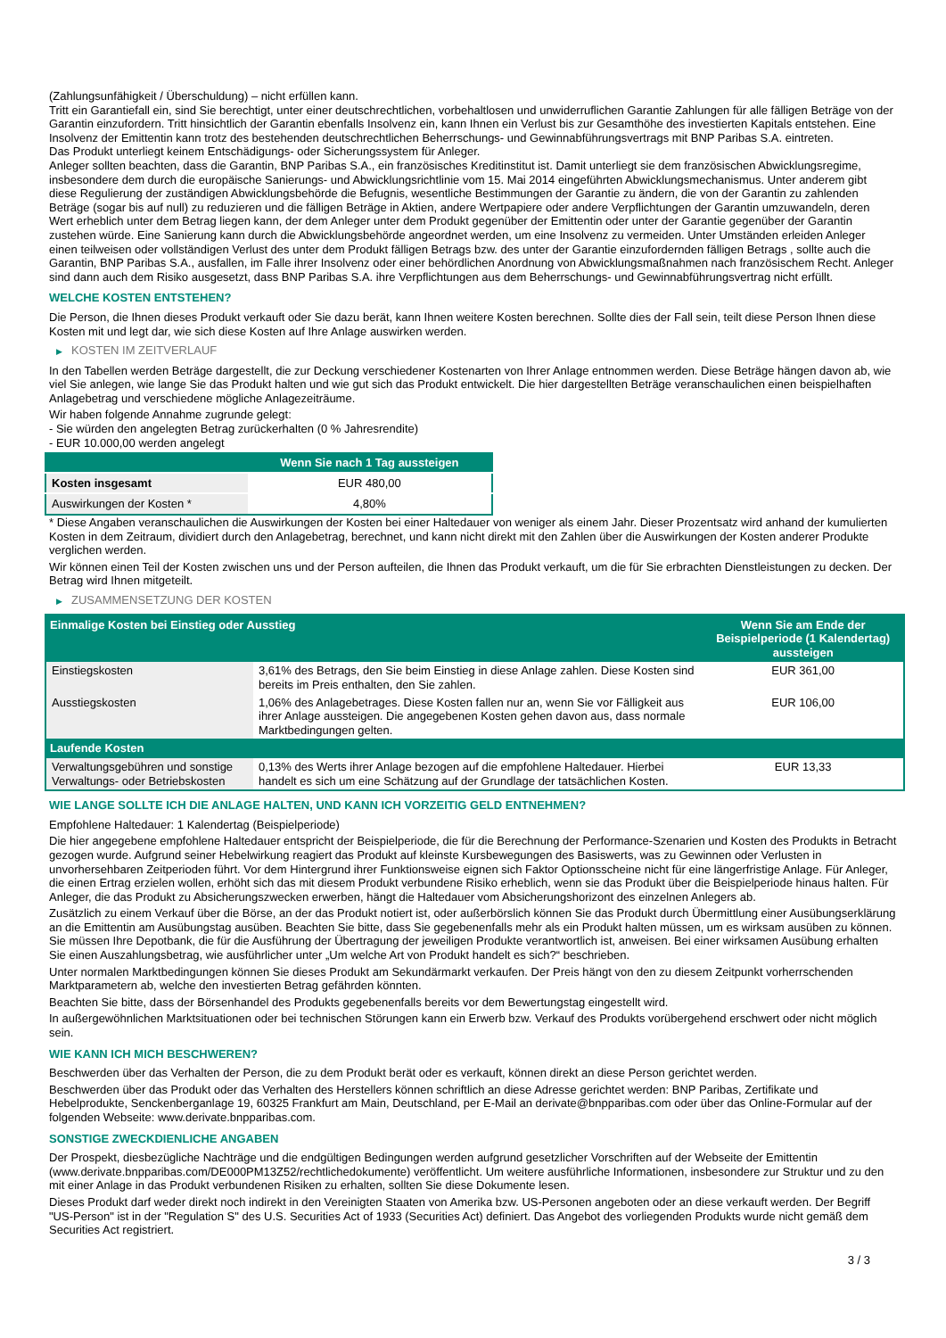(Zahlungsunfähigkeit / Überschuldung) – nicht erfüllen kann.
Tritt ein Garantiefall ein, sind Sie berechtigt, unter einer deutschrechtlichen, vorbehaltlosen und unwiderruflichen Garantie Zahlungen für alle fälligen Beträge von der Garantin einzufordern. Tritt hinsichtlich der Garantin ebenfalls Insolvenz ein, kann Ihnen ein Verlust bis zur Gesamthöhe des investierten Kapitals entstehen. Eine Insolvenz der Emittentin kann trotz des bestehenden deutschrechtlichen Beherrschungs- und Gewinnabführungsvertrags mit BNP Paribas S.A. eintreten.
Das Produkt unterliegt keinem Entschädigungs- oder Sicherungssystem für Anleger.
Anleger sollten beachten, dass die Garantin, BNP Paribas S.A., ein französisches Kreditinstitut ist. Damit unterliegt sie dem französischen Abwicklungsregime, insbesondere dem durch die europäische Sanierungs- und Abwicklungsrichtlinie vom 15. Mai 2014 eingeführten Abwicklungsmechanismus. Unter anderem gibt diese Regulierung der zuständigen Abwicklungsbehörde die Befugnis, wesentliche Bestimmungen der Garantie zu ändern, die von der Garantin zu zahlenden Beträge (sogar bis auf null) zu reduzieren und die fälligen Beträge in Aktien, andere Wertpapiere oder andere Verpflichtungen der Garantin umzuwandeln, deren Wert erheblich unter dem Betrag liegen kann, der dem Anleger unter dem Produkt gegenüber der Emittentin oder unter der Garantie gegenüber der Garantin zustehen würde. Eine Sanierung kann durch die Abwicklungsbehörde angeordnet werden, um eine Insolvenz zu vermeiden. Unter Umständen erleiden Anleger einen teilweisen oder vollständigen Verlust des unter dem Produkt fälligen Betrags bzw. des unter der Garantie einzufordernden fälligen Betrags , sollte auch die Garantin, BNP Paribas S.A., ausfallen, im Falle ihrer Insolvenz oder einer behördlichen Anordnung von Abwicklungsmaßnahmen nach französischem Recht. Anleger sind dann auch dem Risiko ausgesetzt, dass BNP Paribas S.A. ihre Verpflichtungen aus dem Beherrschungs- und Gewinnabführungsvertrag nicht erfüllt.
WELCHE KOSTEN ENTSTEHEN?
Die Person, die Ihnen dieses Produkt verkauft oder Sie dazu berät, kann Ihnen weitere Kosten berechnen. Sollte dies der Fall sein, teilt diese Person Ihnen diese Kosten mit und legt dar, wie sich diese Kosten auf Ihre Anlage auswirken werden.
▶ KOSTEN IM ZEITVERLAUF
In den Tabellen werden Beträge dargestellt, die zur Deckung verschiedener Kostenarten von Ihrer Anlage entnommen werden. Diese Beträge hängen davon ab, wie viel Sie anlegen, wie lange Sie das Produkt halten und wie gut sich das Produkt entwickelt. Die hier dargestellten Beträge veranschaulichen einen beispielhaften Anlagebetrag und verschiedene mögliche Anlagezeiträume.
Wir haben folgende Annahme zugrunde gelegt:
- Sie würden den angelegten Betrag zurückerhalten (0 % Jahresrendite)
- EUR 10.000,00 werden angelegt
| | Wenn Sie nach 1 Tag aussteigen |
| --- | --- |
| Kosten insgesamt | EUR 480,00 |
| Auswirkungen der Kosten * | 4,80% |
* Diese Angaben veranschaulichen die Auswirkungen der Kosten bei einer Haltedauer von weniger als einem Jahr. Dieser Prozentsatz wird anhand der kumulierten Kosten in dem Zeitraum, dividiert durch den Anlagebetrag, berechnet, und kann nicht direkt mit den Zahlen über die Auswirkungen der Kosten anderer Produkte verglichen werden.
Wir können einen Teil der Kosten zwischen uns und der Person aufteilen, die Ihnen das Produkt verkauft, um die für Sie erbrachten Dienstleistungen zu decken. Der Betrag wird Ihnen mitgeteilt.
▶ ZUSAMMENSETZUNG DER KOSTEN
| Einmalige Kosten bei Einstieg oder Ausstieg | | Wenn Sie am Ende der Beispielperiode (1 Kalendertag) aussteigen |
| --- | --- | --- |
| Einstiegskosten | 3,61% des Betrags, den Sie beim Einstieg in diese Anlage zahlen. Diese Kosten sind bereits im Preis enthalten, den Sie zahlen. | EUR 361,00 |
| Ausstiegskosten | 1,06% des Anlagebetrages. Diese Kosten fallen nur an, wenn Sie vor Fälligkeit aus ihrer Anlage aussteigen. Die angegebenen Kosten gehen davon aus, dass normale Marktbedingungen gelten. | EUR 106,00 |
| Laufende Kosten | | |
| Verwaltungsgebühren und sonstige Verwaltungs- oder Betriebskosten | 0,13% des Werts ihrer Anlage bezogen auf die empfohlene Haltedauer. Hierbei handelt es sich um eine Schätzung auf der Grundlage der tatsächlichen Kosten. | EUR 13,33 |
WIE LANGE SOLLTE ICH DIE ANLAGE HALTEN, UND KANN ICH VORZEITIG GELD ENTNEHMEN?
Empfohlene Haltedauer: 1 Kalendertag (Beispielperiode)
Die hier angegebene empfohlene Haltedauer entspricht der Beispielperiode, die für die Berechnung der Performance-Szenarien und Kosten des Produkts in Betracht gezogen wurde. Aufgrund seiner Hebelwirkung reagiert das Produkt auf kleinste Kursbewegungen des Basiswerts, was zu Gewinnen oder Verlusten in unvorhersehbaren Zeitperioden führt. Vor dem Hintergrund ihrer Funktionsweise eignen sich Faktor Optionsscheine nicht für eine längerfristige Anlage. Für Anleger, die einen Ertrag erzielen wollen, erhöht sich das mit diesem Produkt verbundene Risiko erheblich, wenn sie das Produkt über die Beispielperiode hinaus halten. Für Anleger, die das Produkt zu Absicherungszwecken erwerben, hängt die Haltedauer vom Absicherungshorizont des einzelnen Anlegers ab.
Zusätzlich zu einem Verkauf über die Börse, an der das Produkt notiert ist, oder außerbörslich können Sie das Produkt durch Übermittlung einer Ausübungserklärung an die Emittentin am Ausübungstag ausüben. Beachten Sie bitte, dass Sie gegebenenfalls mehr als ein Produkt halten müssen, um es wirksam ausüben zu können. Sie müssen Ihre Depotbank, die für die Ausführung der Übertragung der jeweiligen Produkte verantwortlich ist, anweisen. Bei einer wirksamen Ausübung erhalten Sie einen Auszahlungsbetrag, wie ausführlicher unter „Um welche Art von Produkt handelt es sich?“ beschrieben.
Unter normalen Marktbedingungen können Sie dieses Produkt am Sekundärmarkt verkaufen. Der Preis hängt von den zu diesem Zeitpunkt vorherrschenden Marktparametern ab, welche den investierten Betrag gefährden könnten.
Beachten Sie bitte, dass der Börsenhandel des Produkts gegebenenfalls bereits vor dem Bewertungstag eingestellt wird.
In außergewöhnlichen Marktsituationen oder bei technischen Störungen kann ein Erwerb bzw. Verkauf des Produkts vorübergehend erschwert oder nicht möglich sein.
WIE KANN ICH MICH BESCHWEREN?
Beschwerden über das Verhalten der Person, die zu dem Produkt berät oder es verkauft, können direkt an diese Person gerichtet werden.
Beschwerden über das Produkt oder das Verhalten des Herstellers können schriftlich an diese Adresse gerichtet werden: BNP Paribas, Zertifikate und Hebelprodukte, Senckenberganlage 19, 60325 Frankfurt am Main, Deutschland, per E-Mail an derivate@bnpparibas.com oder über das Online-Formular auf der folgenden Webseite: www.derivate.bnpparibas.com.
SONSTIGE ZWECKDIENLICHE ANGABEN
Der Prospekt, diesbezügliche Nachträge und die endgültigen Bedingungen werden aufgrund gesetzlicher Vorschriften auf der Webseite der Emittentin (www.derivate.bnpparibas.com/DE000PM13Z52/rechtlichedokumente) veröffentlicht. Um weitere ausführliche Informationen, insbesondere zur Struktur und zu den mit einer Anlage in das Produkt verbundenen Risiken zu erhalten, sollten Sie diese Dokumente lesen.
Dieses Produkt darf weder direkt noch indirekt in den Vereinigten Staaten von Amerika bzw. US-Personen angeboten oder an diese verkauft werden. Der Begriff "US-Person" ist in der "Regulation S" des U.S. Securities Act of 1933 (Securities Act) definiert. Das Angebot des vorliegenden Produkts wurde nicht gemäß dem Securities Act registriert.
3 / 3